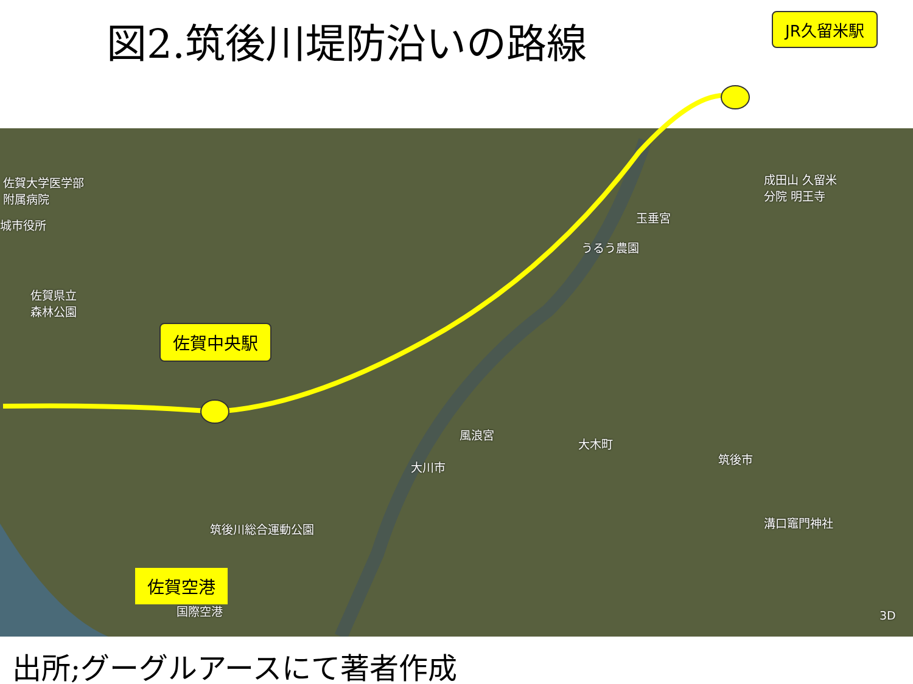図2.筑後川堤防沿いの路線 JR久留米駅
佐賀大学医学部
附属病院
城市役所
佐賀県立
森林公園
成田山 久留米
分院 明王寺
玉垂宮
うるう農園
風浪宮
大木町
大川市
筑後市
筑後川総合運動公園 溝口竈門神社
国際空港 3D
佐賀中央駅
佐賀空港
出所;グーグルアースにて著者作成